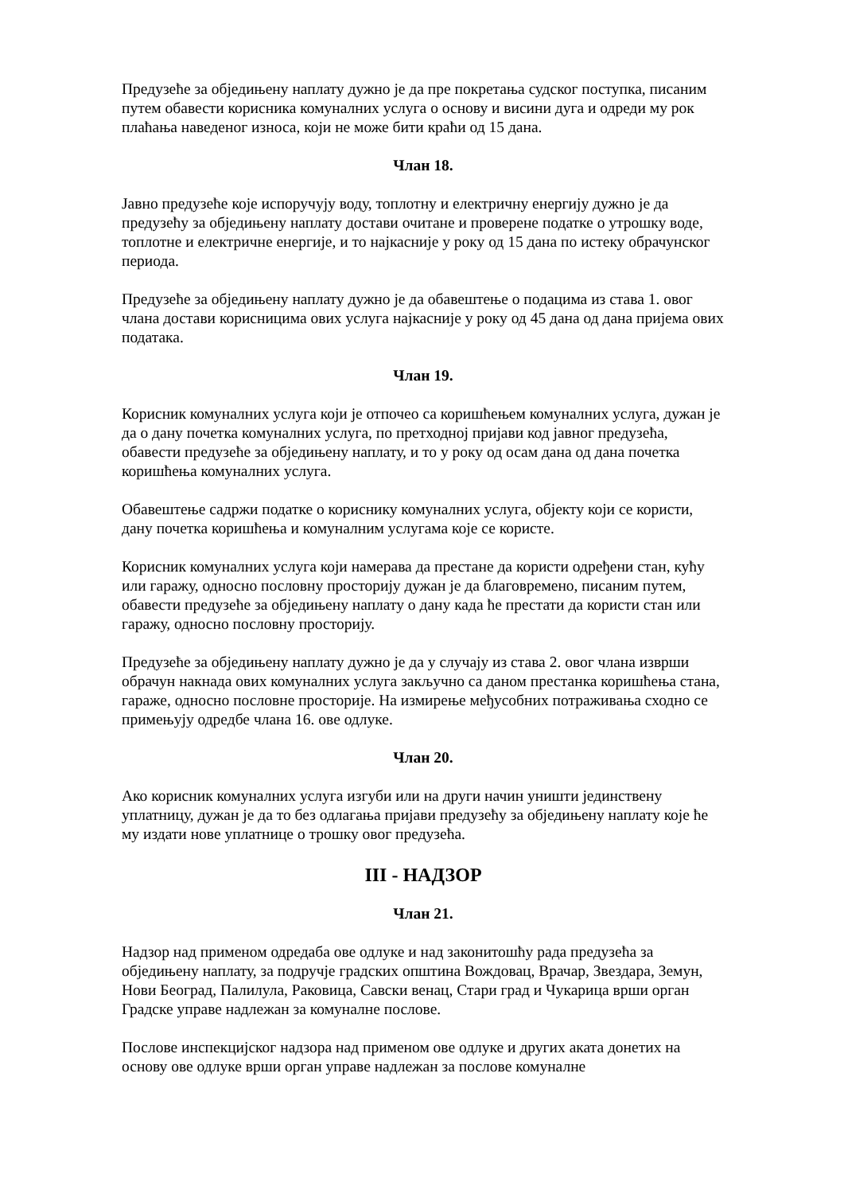Предузеће за обједињену наплату дужно је да пре покретања судског поступка, писаним путем обавести корисника комуналних услуга о основу и висини дуга и одреди му рок плаћања наведеног износа, који не може бити краћи од 15 дана.
Члан 18.
Јавно предузеће које испоручују воду, топлотну и електричну енергију дужно је да предузећу за обједињену наплату достави очитане и проверене податке о утрошку воде, топлотне и електричне енергије, и то најкасније у року од 15 дана по истеку обрачунског периода.
Предузеће за обједињену наплату дужно је да обавештење о подацима из става 1. овог члана достави корисницима ових услуга најкасније у року од 45 дана од дана пријема ових података.
Члан 19.
Корисник комуналних услуга који је отпочео са коришћењем комуналних услуга, дужан је да о дану почетка комуналних услуга, по претходној пријави код јавног предузећа, обавести предузеће за обједињену наплату, и то у року од осам дана од дана почетка коришћења комуналних услуга.
Обавештење садржи податке о кориснику комуналних услуга, објекту који се користи, дану почетка коришћења и комуналним услугама које се користе.
Корисник комуналних услуга који намерава да престане да користи одређени стан, кућу или гаражу, односно пословну просторију дужан је да благовремено, писаним путем, обавести предузеће за обједињену наплату о дану када ће престати да користи стан или гаражу, односно пословну просторију.
Предузеће за обједињену наплату дужно је да у случају из става 2. овог члана изврши обрачун накнада ових комуналних услуга закључно са даном престанка коришћења стана, гараже, односно пословне просторије. На измирење међусобних потраживања сходно се примењују одредбе члана 16. ове одлуке.
Члан 20.
Ако корисник комуналних услуга изгуби или на други начин уништи јединствену уплатницу, дужан је да то без одлагања пријави предузећу за обједињену наплату које ће му издати нове уплатнице о трошку овог предузећа.
III - НАДЗОР
Члан 21.
Надзор над применом одредаба ове одлуке и над законитошћу рада предузећа за обједињену наплату, за подручје градских општина Вождовац, Врачар, Звездара, Земун, Нови Београд, Палилула, Раковица, Савски венац, Стари град и Чукарица врши орган Градске управе надлежан за комуналне послове.
Послове инспекцијског надзора над применом ове одлуке и других аката донетих на основу ове одлуке врши орган управе надлежан за послове комуналне